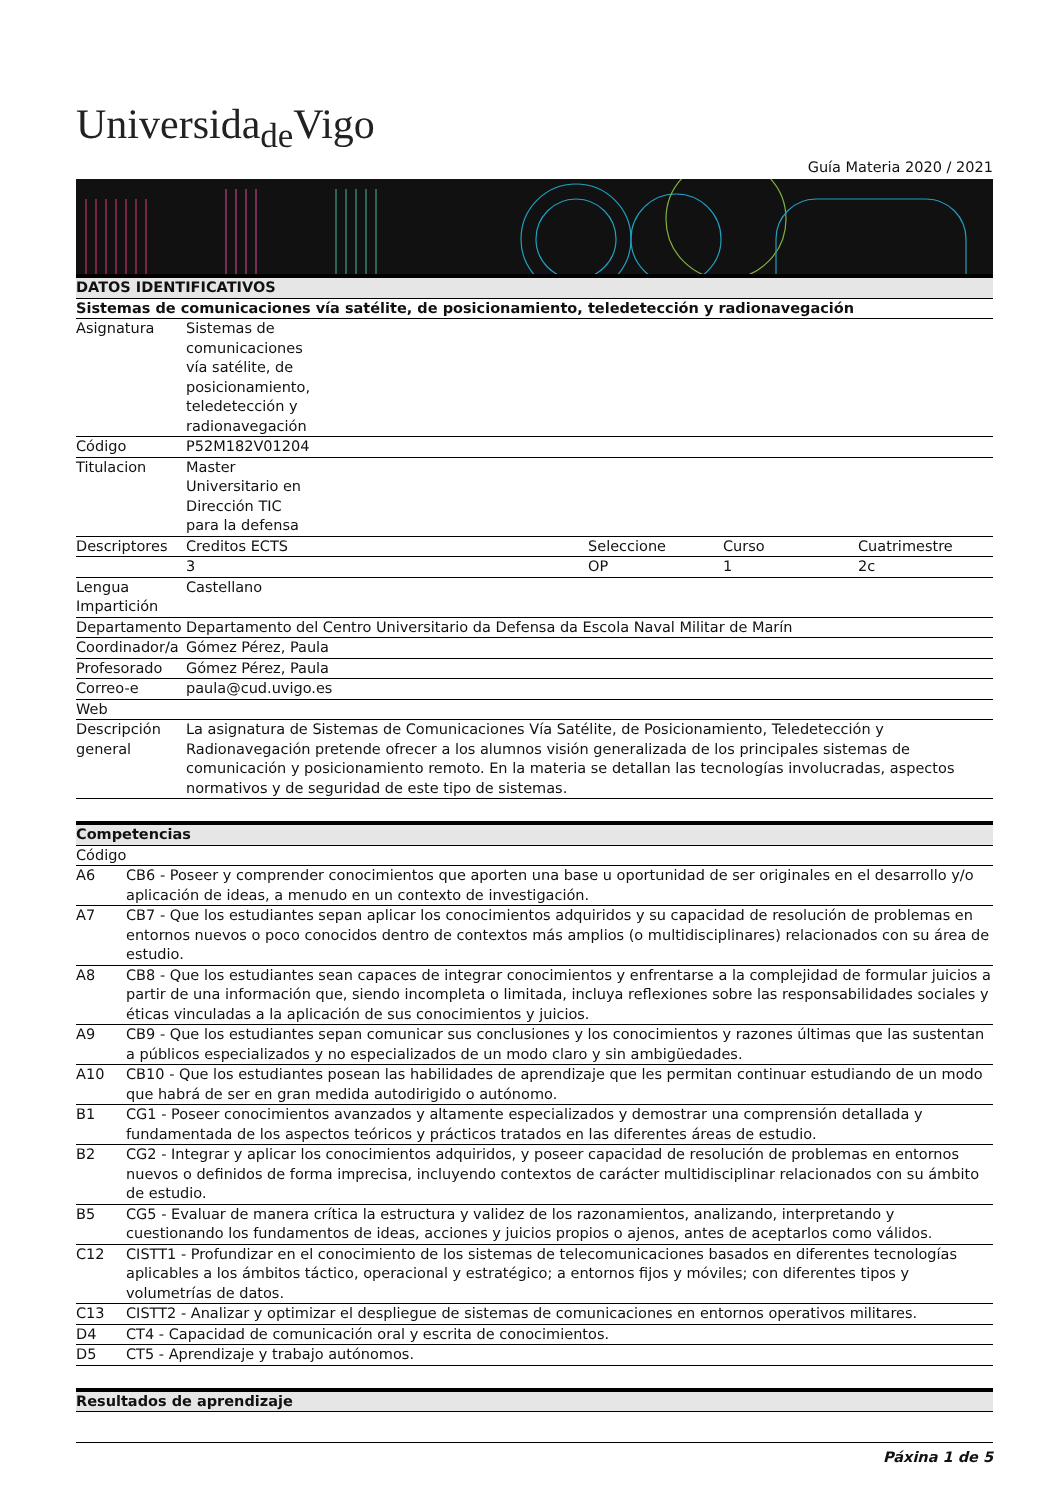Universida<sub>de</sub>Vigo
Guía Materia 2020 / 2021
| DATOS IDENTIFICATIVOS | | | | |
| --- | --- | --- | --- | --- |
| Sistemas de comunicaciones vía satélite, de posicionamiento, teledetección y radionavegación | | | | |
| Asignatura | Sistemas de comunicaciones vía satélite, de posicionamiento, teledetección y radionavegación | | | |
| Código | P52M182V01204 | | | |
| Titulacion | Master Universitario en Dirección TIC para la defensa | | | |
| Descriptores | Creditos ECTS | Seleccione | Curso | Cuatrimestre |
| | 3 | OP | 1 | 2c |
| Lengua Impartición | Castellano | | | |
| Departamento | Departamento del Centro Universitario da Defensa da Escola Naval Militar de Marín | | | |
| Coordinador/a | Gómez Pérez, Paula | | | |
| Profesorado | Gómez Pérez, Paula | | | |
| Correo-e | paula@cud.uvigo.es | | | |
| Web | | | | |
| Descripción general | La asignatura de Sistemas de Comunicaciones Vía Satélite, de Posicionamiento, Teledetección y Radionavegación pretende ofrecer a los alumnos visión generalizada de los principales sistemas de comunicación y posicionamiento remoto. En la materia se detallan las tecnologías involucradas, aspectos normativos y de seguridad de este tipo de sistemas. | | | |
| Competencias | |
| --- | --- |
| Código | |
| A6 | CB6 - Poseer y comprender conocimientos que aporten una base u oportunidad de ser originales en el desarrollo y/o aplicación de ideas, a menudo en un contexto de investigación. |
| A7 | CB7 - Que los estudiantes sepan aplicar los conocimientos adquiridos y su capacidad de resolución de problemas en entornos nuevos o poco conocidos dentro de contextos más amplios (o multidisciplinares) relacionados con su área de estudio. |
| A8 | CB8 - Que los estudiantes sean capaces de integrar conocimientos y enfrentarse a la complejidad de formular juicios a partir de una información que, siendo incompleta o limitada, incluya reflexiones sobre las responsabilidades sociales y éticas vinculadas a la aplicación de sus conocimientos y juicios. |
| A9 | CB9 - Que los estudiantes sepan comunicar sus conclusiones y los conocimientos y razones últimas que las sustentan a públicos especializados y no especializados de un modo claro y sin ambigüedades. |
| A10 | CB10 - Que los estudiantes posean las habilidades de aprendizaje que les permitan continuar estudiando de un modo que habrá de ser en gran medida autodirigido o autónomo. |
| B1 | CG1 - Poseer conocimientos avanzados y altamente especializados y demostrar una comprensión detallada y fundamentada de los aspectos teóricos y prácticos tratados en las diferentes áreas de estudio. |
| B2 | CG2 - Integrar y aplicar los conocimientos adquiridos, y poseer capacidad de resolución de problemas en entornos nuevos o definidos de forma imprecisa, incluyendo contextos de carácter multidisciplinar relacionados con su ámbito de estudio. |
| B5 | CG5 - Evaluar de manera crítica la estructura y validez de los razonamientos, analizando, interpretando y cuestionando los fundamentos de ideas, acciones y juicios propios o ajenos, antes de aceptarlos como válidos. |
| C12 | CISTT1 - Profundizar en el conocimiento de los sistemas de telecomunicaciones basados en diferentes tecnologías aplicables a los ámbitos táctico, operacional y estratégico; a entornos fijos y móviles; con diferentes tipos y volumetrías de datos. |
| C13 | CISTT2 - Analizar y optimizar el despliegue de sistemas de comunicaciones en entornos operativos militares. |
| D4 | CT4 - Capacidad de comunicación oral y escrita de conocimientos. |
| D5 | CT5 - Aprendizaje y trabajo autónomos. |
| Resultados de aprendizaje |
| --- |
Páxina 1 de 5